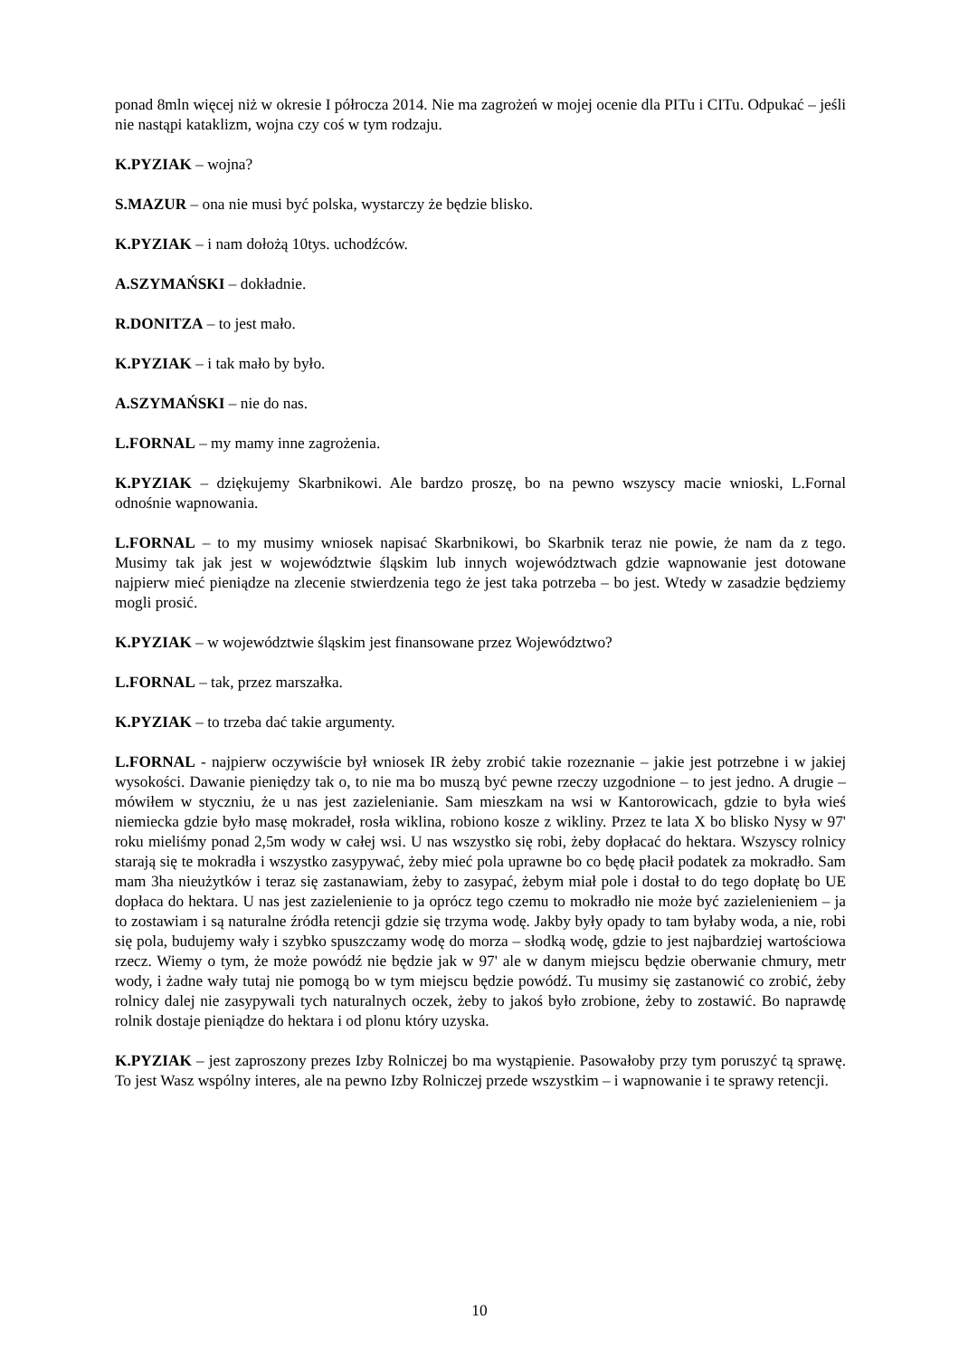ponad 8mln więcej niż w okresie I półrocza 2014. Nie ma zagrożeń w mojej ocenie dla PITu i CITu. Odpukać – jeśli nie nastąpi kataklizm, wojna czy coś w tym rodzaju.
K.PYZIAK – wojna?
S.MAZUR – ona nie musi być polska, wystarczy że będzie blisko.
K.PYZIAK – i nam dołożą 10tys. uchodźców.
A.SZYMAŃSKI – dokładnie.
R.DONITZA – to jest mało.
K.PYZIAK – i tak mało by było.
A.SZYMAŃSKI – nie do nas.
L.FORNAL – my mamy inne zagrożenia.
K.PYZIAK – dziękujemy Skarbnikowi. Ale bardzo proszę, bo na pewno wszyscy macie wnioski, L.Fornal odnośnie wapnowania.
L.FORNAL – to my musimy wniosek napisać Skarbnikowi, bo Skarbnik teraz nie powie, że nam da z tego. Musimy tak jak jest w województwie śląskim lub innych województwach gdzie wapnowanie jest dotowane najpierw mieć pieniądze na zlecenie stwierdzenia tego że jest taka potrzeba – bo jest. Wtedy w zasadzie będziemy mogli prosić.
K.PYZIAK – w województwie śląskim jest finansowane przez Województwo?
L.FORNAL – tak, przez marszałka.
K.PYZIAK – to trzeba dać takie argumenty.
L.FORNAL - najpierw oczywiście był wniosek IR żeby zrobić takie rozeznanie – jakie jest potrzebne i w jakiej wysokości. Dawanie pieniędzy tak o, to nie ma bo muszą być pewne rzeczy uzgodnione – to jest jedno. A drugie – mówiłem w styczniu, że u nas jest zazielenianie. Sam mieszkam na wsi w Kantorowicach, gdzie to była wieś niemiecka gdzie było masę mokradeł, rosła wiklina, robiono kosze z wikliny. Przez te lata X bo blisko Nysy w 97' roku mieliśmy ponad 2,5m wody w całej wsi. U nas wszystko się robi, żeby dopłacać do hektara. Wszyscy rolnicy starają się te mokradła i wszystko zasypywać, żeby mieć pola uprawne bo co będę płacił podatek za mokradło. Sam mam 3ha nieużytków i teraz się zastanawiam, żeby to zasypać, żebym miał pole i dostał to do tego dopłatę bo UE dopłaca do hektara. U nas jest zazielenienie to ja oprócz tego czemu to mokradło nie może być zazielenieniem – ja to zostawiam i są naturalne źródła retencji gdzie się trzyma wodę. Jakby były opady to tam byłaby woda, a nie, robi się pola, budujemy wały i szybko spuszczamy wodę do morza – słodką wodę, gdzie to jest najbardziej wartościowa rzecz. Wiemy o tym, że może powódź nie będzie jak w 97' ale w danym miejscu będzie oberwanie chmury, metr wody, i żadne wały tutaj nie pomogą bo w tym miejscu będzie powódź. Tu musimy się zastanowić co zrobić, żeby rolnicy dalej nie zasypywali tych naturalnych oczek, żeby to jakoś było zrobione, żeby to zostawić. Bo naprawdę rolnik dostaje pieniądze do hektara i od plonu który uzyska.
K.PYZIAK – jest zaproszony prezes Izby Rolniczej bo ma wystąpienie. Pasowałoby przy tym poruszyć tą sprawę. To jest Wasz wspólny interes, ale na pewno Izby Rolniczej przede wszystkim – i wapnowanie i te sprawy retencji.
10